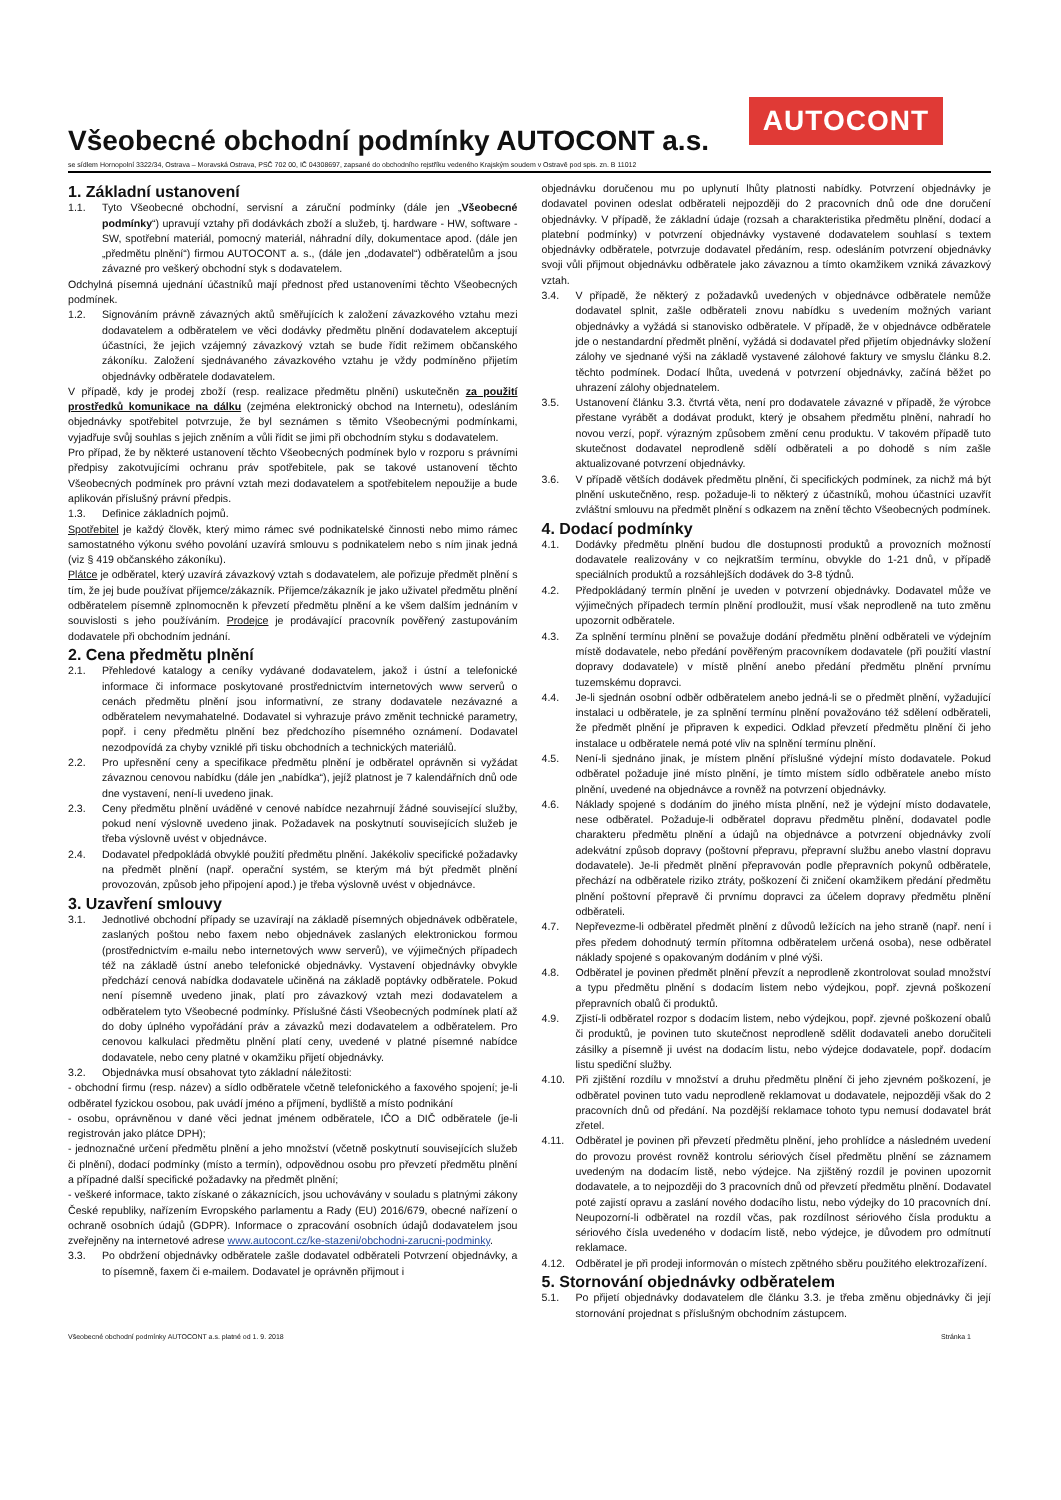AUTOCONT
Všeobecné obchodní podmínky AUTOCONT a.s.
se sídlem Hornopolní 3322/34, Ostrava – Moravská Ostrava, PSČ 702 00, IČ 04308697, zapsané do obchodního rejstříku vedeného Krajským soudem v Ostravě pod spis. zn. B 11012
1. Základní ustanovení
1.1. Tyto Všeobecné obchodní, servisní a záruční podmínky (dále jen „Všeobecné podmínky“) upravují vztahy při dodávkách zboží a služeb, tj. hardware - HW, software - SW, spotřební materiál, pomocný materiál, náhradní díly, dokumentace apod. (dále jen „předmětu plnění“) firmou AUTOCONT a. s., (dále jen „dodavatel“) odběratelům a jsou závazné pro veškerý obchodní styk s dodavatelem.
Odchylná písemná ujednání účastníků mají přednost před ustanoveními těchto Všeobecných podmínek.
1.2. Signováním právně závazných aktů směřujících k založení závazkového vztahu mezi dodavatelem a odběratelem ve věci dodávky předmětu plnění dodavatelem akceptují účastníci, že jejich vzájemný závazkový vztah se bude řídit režimem občanského zákoníku. Založení sjednávaného závazkového vztahu je vždy podmíněno přijetím objednávky odběratele dodavatelem.
V případě, kdy je prodej zboží (resp. realizace předmětu plnění) uskutečněn za použití prostředků komunikace na dálku (zejména elektronický obchod na Internetu), odesláním objednávky spotřebitel potvrzuje, že byl seznámen s těmito Všeobecnými podmínkami, vyjadřuje svůj souhlas s jejich zněním a vůli řídit se jimi při obchodním styku s dodavatelem.
Pro případ, že by některé ustanovení těchto Všeobecných podmínek bylo v rozporu s právními předpisy zakotvujícími ochranu práv spotřebitele, pak se takové ustanovení těchto Všeobecných podmínek pro právní vztah mezi dodavatelem a spotřebitelem nepoužije a bude aplikován příslušný právní předpis.
1.3. Definice základních pojmů.
Spotřebitel je každý člověk, který mimo rámec své podnikatelské činnosti nebo mimo rámec samostatného výkonu svého povolání uzavírá smlouvu s podnikatelem nebo s ním jinak jedná (viz § 419 občanského zákoníku).
Plátce je odběratel, který uzavírá závazkový vztah s dodavatelem, ale pořizuje předmět plnění s tím, že jej bude používat příjemce/zákazník. Příjemce/zákazník je jako uživatel předmětu plnění odběratelem písemně zplnomocněn k převzetí předmětu plnění a ke všem dalším jednáním v souvislosti s jeho používáním. Prodejce je prodávající pracovník pověřený zastupováním dodavatele při obchodním jednání.
2. Cena předmětu plnění
2.1. Přehledové katalogy a ceníky vydávané dodavatelem, jakož i ústní a telefonické informace či informace poskytované prostřednictvím internetových www serverů o cenách předmětu plnění jsou informativní, ze strany dodavatele nezávazné a odběratelem nevymahatelné. Dodavatel si vyhrazuje právo změnit technické parametry, popř. i ceny předmětu plnění bez předchozího písemného oznámení. Dodavatel nezodpovídá za chyby vzniklé při tisku obchodních a technických materiálů.
2.2. Pro upřesnění ceny a specifikace předmětu plnění je odběratel oprávněn si vyžádat závaznou cenovou nabídku (dále jen „nabídka“), jejíž platnost je 7 kalendářních dnů ode dne vystavení, není-li uvedeno jinak.
2.3. Ceny předmětu plnění uváděné v cenové nabídce nezahrnují žádné související služby, pokud není výslovně uvedeno jinak. Požadavek na poskytnutí souvisejících služeb je třeba výslovně uvést v objednávce.
2.4. Dodavatel předpokládá obvyklé použití předmětu plnění. Jakékoliv specifické požadavky na předmět plnění (např. operační systém, se kterým má být předmět plnění provozován, způsob jeho připojení apod.) je třeba výslovně uvést v objednávce.
3. Uzavření smlouvy
3.1. Jednotlivé obchodní případy se uzavírají na základě písemných objednávek odběratele, zaslaných poštou nebo faxem nebo objednávek zaslaných elektronickou formou (prostřednictvím e-mailu nebo internetových www serverů), ve výjimečných případech též na základě ústní anebo telefonické objednávky. Vystavení objednávky obvykle předchází cenová nabídka dodavatele učiněná na základě poptávky odběratele. Pokud není písemně uvedeno jinak, platí pro závazkový vztah mezi dodavatelem a odběratelem tyto Všeobecné podmínky. Příslušné části Všeobecných podmínek platí až do doby úplného vypořádání práv a závazků mezi dodavatelem a odběratelem. Pro cenovou kalkulaci předmětu plnění platí ceny, uvedené v platné písemné nabídce dodavatele, nebo ceny platné v okamžiku přijetí objednávky.
3.2. Objednávka musí obsahovat tyto základní náležitosti:
- obchodní firmu (resp. název) a sídlo odběratele včetně telefonického a faxového spojení; je-li odběratel fyzickou osobou, pak uvádí jméno a příjmení, bydliště a místo podnikání
- osobu, oprávněnou v dané věci jednat jménem odběratele, IČO a DIČ odběratele (je-li registrován jako plátce DPH);
- jednoznačné určení předmětu plnění a jeho množství (včetně poskytnutí souvisejících služeb či plnění), dodací podmínky (místo a termín), odpovědnou osobu pro převzetí předmětu plnění a případné další specifické požadavky na předmět plnění;
- veškeré informace, takto získané o zákaznících, jsou uchovávány v souladu s platnými zákony České republiky, nařízením Evropského parlamentu a Rady (EU) 2016/679, obecné nařízení o ochraně osobních údajů (GDPR). Informace o zpracování osobních údajů dodavatelem jsou zveřejněny na internetové adrese www.autocont.cz/ke-stazeni/obchodni-zarucni-podminky.
3.3. Po obdržení objednávky odběratele zašle dodavatel odběrateli Potvrzení objednávky, a to písemně, faxem či e-mailem. Dodavatel je oprávněn přijmout i
objednávku doručenou mu po uplynutí lhůty platnosti nabídky. Potvrzení objednávky je dodavatel povinen odeslat odběrateli nejpozději do 2 pracovních dnů ode dne doručení objednávky. V případě, že základní údaje (rozsah a charakteristika předmětu plnění, dodací a platební podmínky) v potvrzení objednávky vystavené dodavatelem souhlasí s textem objednávky odběratele, potvrzuje dodavatel předáním, resp. odesláním potvrzení objednávky svoji vůli přijmout objednávku odběratele jako závaznou a tímto okamžikem vzniká závazkový vztah.
3.4. V případě, že některý z požadavků uvedených v objednávce odběratele nemůže dodavatel splnit, zašle odběrateli znovu nabídku s uvedením možných variant objednávky a vyžádá si stanovisko odběratele. V případě, že v objednávce odběratele jde o nestandardní předmět plnění, vyžádá si dodavatel před přijetím objednávky složení zálohy ve sjednané výši na základě vystavené zálohové faktury ve smyslu článku 8.2. těchto podmínek. Dodací lhůta, uvedená v potvrzení objednávky, začíná běžet po uhrazení zálohy objednatelem.
3.5. Ustanovení článku 3.3. čtvrtá věta, není pro dodavatele závazné v případě, že výrobce přestane vyrábět a dodávat produkt, který je obsahem předmětu plnění, nahradí ho novou verzí, popř. výrazným způsobem změní cenu produktu. V takovém případě tuto skutečnost dodavatel neprodleně sdělí odběrateli a po dohodě s ním zašle aktualizované potvrzení objednávky.
3.6. V případě větších dodávek předmětu plnění, či specifických podmínek, za nichž má být plnění uskutečněno, resp. požaduje-li to některý z účastníků, mohou účastníci uzavřít zvláštní smlouvu na předmět plnění s odkazem na znění těchto Všeobecných podmínek.
4. Dodací podmínky
4.1. Dodávky předmětu plnění budou dle dostupnosti produktů a provozních možností dodavatele realizovány v co nejkratším termínu, obvykle do 1-21 dnů, v případě speciálních produktů a rozsáhlejších dodávek do 3-8 týdnů.
4.2. Předpokládaný termín plnění je uveden v potvrzení objednávky. Dodavatel může ve výjimečných případech termín plnění prodloužit, musí však neprodleně na tuto změnu upozornit odběratele.
4.3. Za splnění termínu plnění se považuje dodání předmětu plnění odběrateli ve výdejním místě dodavatele, nebo předání pověřeným pracovníkem dodavatele (při použití vlastní dopravy dodavatele) v místě plnění anebo předání předmětu plnění prvnímu tuzemskému dopravci.
4.4. Je-li sjednán osobní odběr odběratelem anebo jedná-li se o předmět plnění, vyžadující instalaci u odběratele, je za splnění termínu plnění považováno též sdělení odběrateli, že předmět plnění je připraven k expedici. Odklad převzetí předmětu plnění či jeho instalace u odběratele nemá poté vliv na splnění termínu plnění.
4.5. Není-li sjednáno jinak, je místem plnění příslušné výdejní místo dodavatele. Pokud odběratel požaduje jiné místo plnění, je tímto místem sídlo odběratele anebo místo plnění, uvedené na objednávce a rovněž na potvrzení objednávky.
4.6. Náklady spojené s dodáním do jiného místa plnění, než je výdejní místo dodavatele, nese odběratel. Požaduje-li odběratel dopravu předmětu plnění, dodavatel podle charakteru předmětu plnění a údajů na objednávce a potvrzení objednávky zvolí adekvátní způsob dopravy (poštovní přepravu, přepravní službu anebo vlastní dopravu dodavatele). Je-li předmět plnění přepravován podle přepravních pokynů odběratele, přechází na odběratele riziko ztráty, poškození či zničení okamžikem předání předmětu plnění poštovní přepravě či prvnímu dopravci za účelem dopravy předmětu plnění odběrateli.
4.7. Nepřevezme-li odběratel předmět plnění z důvodů ležících na jeho straně (např. není i přes předem dohodnutý termín přítomna odběratelem určená osoba), nese odběratel náklady spojené s opakovaným dodáním v plné výši.
4.8. Odběratel je povinen předmět plnění převzít a neprodleně zkontrolovat soulad množství a typu předmětu plnění s dodacím listem nebo výdejkou, popř. zjevná poškození přepravních obalů či produktů.
4.9. Zjistí-li odběratel rozpor s dodacím listem, nebo výdejkou, popř. zjevné poškození obalů či produktů, je povinen tuto skutečnost neprodleně sdělit dodavateli anebo doručiteli zásilky a písemně ji uvést na dodacím listu, nebo výdejce dodavatele, popř. dodacím listu spediční služby.
4.10. Při zjištění rozdílu v množství a druhu předmětu plnění či jeho zjevném poškození, je odběratel povinen tuto vadu neprodleně reklamovat u dodavatele, nejpozději však do 2 pracovních dnů od předání. Na pozdější reklamace tohoto typu nemusí dodavatel brát zřetel.
4.11. Odběratel je povinen při převzetí předmětu plnění, jeho prohlídce a následném uvedení do provozu provést rovněž kontrolu sériových čísel předmětu plnění se záznamem uvedeným na dodacím listě, nebo výdejce. Na zjištěný rozdíl je povinen upozornit dodavatele, a to nejpozději do 3 pracovních dnů od převzetí předmětu plnění. Dodavatel poté zajistí opravu a zaslání nového dodacího listu, nebo výdejky do 10 pracovních dní. Neupozorní-li odběratel na rozdíl včas, pak rozdílnost sériového čísla produktu a sériového čísla uvedeného v dodacím listě, nebo výdejce, je důvodem pro odmítnutí reklamace.
4.12. Odběratel je při prodeji informován o místech zpětného sběru použitého elektrozařízení.
5. Stornování objednávky odběratelem
5.1. Po přijetí objednávky dodavatelem dle článku 3.3. je třeba změnu objednávky či její stornování projednat s příslušným obchodním zástupcem.
Všeobecné obchodní podmínky AUTOCONT a.s. platné od 1. 9. 2018 Stránka 1